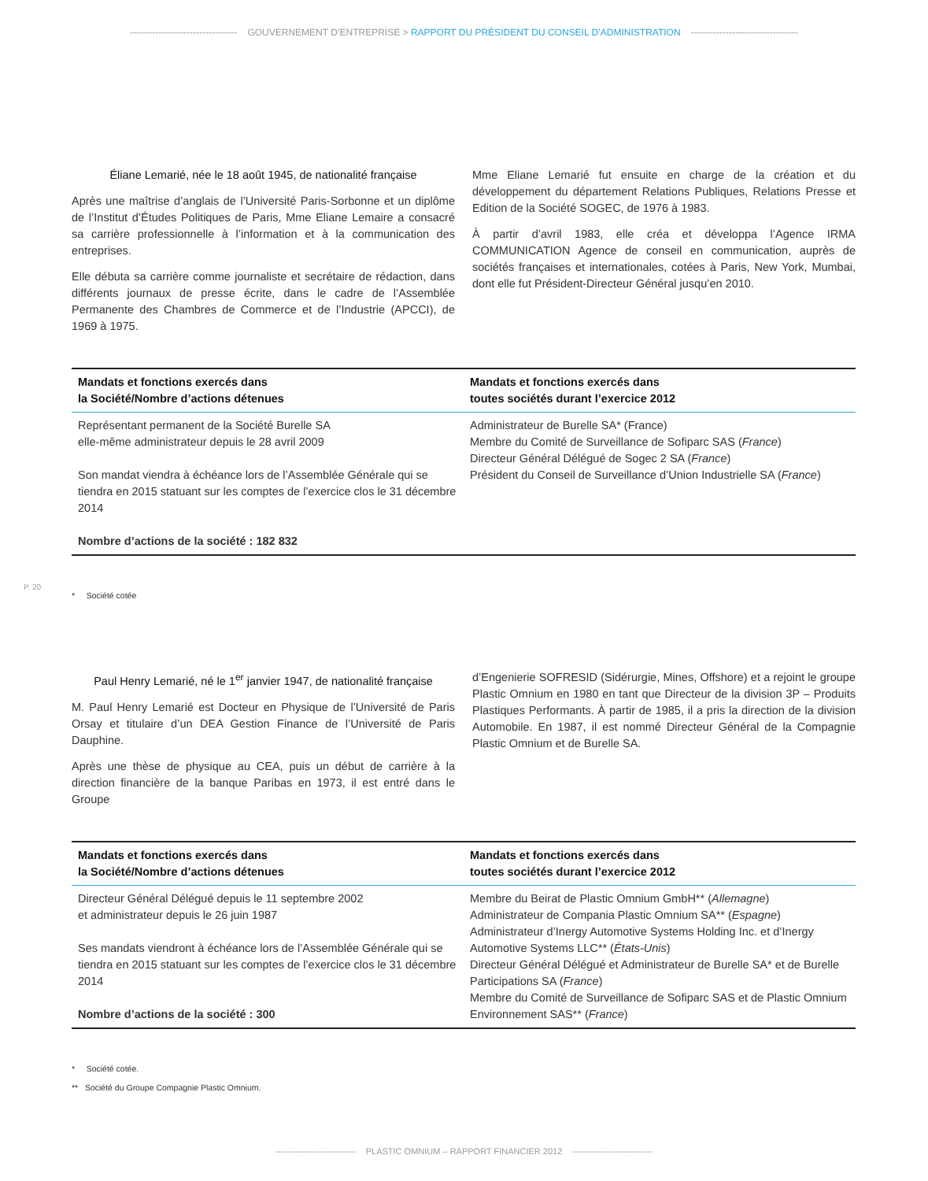---------------------------------- GOUVERNEMENT D’ENTREPRISE > RAPPORT DU PRÉSIDENT DU CONSEIL D’ADMINISTRATION ----------------------------------
P. 20
Éliane Lemarié, née le 18 août 1945, de nationalité française
Après une maîtrise d’anglais de l’Université Paris-Sorbonne et un diplôme de l’Institut d’Études Politiques de Paris, Mme Eliane Lemaire a consacré sa carrière professionnelle à l’information et à la communication des entreprises.
Elle débuta sa carrière comme journaliste et secrétaire de rédaction, dans différents journaux de presse écrite, dans le cadre de l’Assemblée Permanente des Chambres de Commerce et de l’Industrie (APCCI), de 1969 à 1975.
Mme Eliane Lemarié fut ensuite en charge de la création et du développement du département Relations Publiques, Relations Presse et Edition de la Société SOGEC, de 1976 à 1983.
À partir d’avril 1983, elle créa et développa l’Agence IRMA COMMUNICATION Agence de conseil en communication, auprès de sociétés françaises et internationales, cotées à Paris, New York, Mumbai, dont elle fut Président-Directeur Général jusqu’en 2010.
| Mandats et fonctions exercés dans la Société/Nombre d’actions détenues | Mandats et fonctions exercés dans toutes sociétés durant l’exercice 2012 |
| --- | --- |
| Représentant permanent de la Société Burelle SA elle-même administrateur depuis le 28 avril 2009 Son mandat viendra à échéance lors de l’Assemblée Générale qui se tiendra en 2015 statuant sur les comptes de l’exercice clos le 31 décembre 2014 Nombre d’actions de la société : 182 832 | Administrateur de Burelle SA* (France) Membre du Comité de Surveillance de Sofiparc SAS ( France ) Directeur Général Délégué de Sogec 2 SA ( France ) Président du Conseil de Surveillance d’Union Industrielle SA ( France ) |
* Société cotée
Paul Henry Lemarié, né le 1<sup>er</sup> janvier 1947, de nationalité française
M. Paul Henry Lemarié est Docteur en Physique de l’Université de Paris Orsay et titulaire d’un DEA Gestion Finance de l’Université de Paris Dauphine.
Après une thèse de physique au CEA, puis un début de carrière à la direction financière de la banque Paribas en 1973, il est entré dans le Groupe
d’Engenierie SOFRESID (Sidérurgie, Mines, Offshore) et a rejoint le groupe Plastic Omnium en 1980 en tant que Directeur de la division 3P – Produits Plastiques Performants. À partir de 1985, il a pris la direction de la division Automobile. En 1987, il est nommé Directeur Général de la Compagnie Plastic Omnium et de Burelle SA.
| Mandats et fonctions exercés dans la Société/Nombre d’actions détenues | Mandats et fonctions exercés dans toutes sociétés durant l’exercice 2012 |
| --- | --- |
| Directeur Général Délégué depuis le 11 septembre 2002 et administrateur depuis le 26 juin 1987 Ses mandats viendront à échéance lors de l’Assemblée Générale qui se tiendra en 2015 statuant sur les comptes de l’exercice clos le 31 décembre 2014 Nombre d’actions de la société : 300 | Membre du Beirat de Plastic Omnium GmbH** ( Allemagne ) Administrateur de Compania Plastic Omnium SA** ( Espagne ) Administrateur d’Inergy Automotive Systems Holding Inc. et d’Inergy Automotive Systems LLC** ( États-Unis ) Directeur Général Délégué et Administrateur de Burelle SA* et de Burelle Participations SA ( France ) Membre du Comité de Surveillance de Sofiparc SAS et de Plastic Omnium Environnement SAS** ( France ) |
* Société cotée.
** Société du Groupe Compagnie Plastic Omnium.
---------------------------- PLASTIC OMNIUM – RAPPORT FINANCIER 2012 ----------------------------